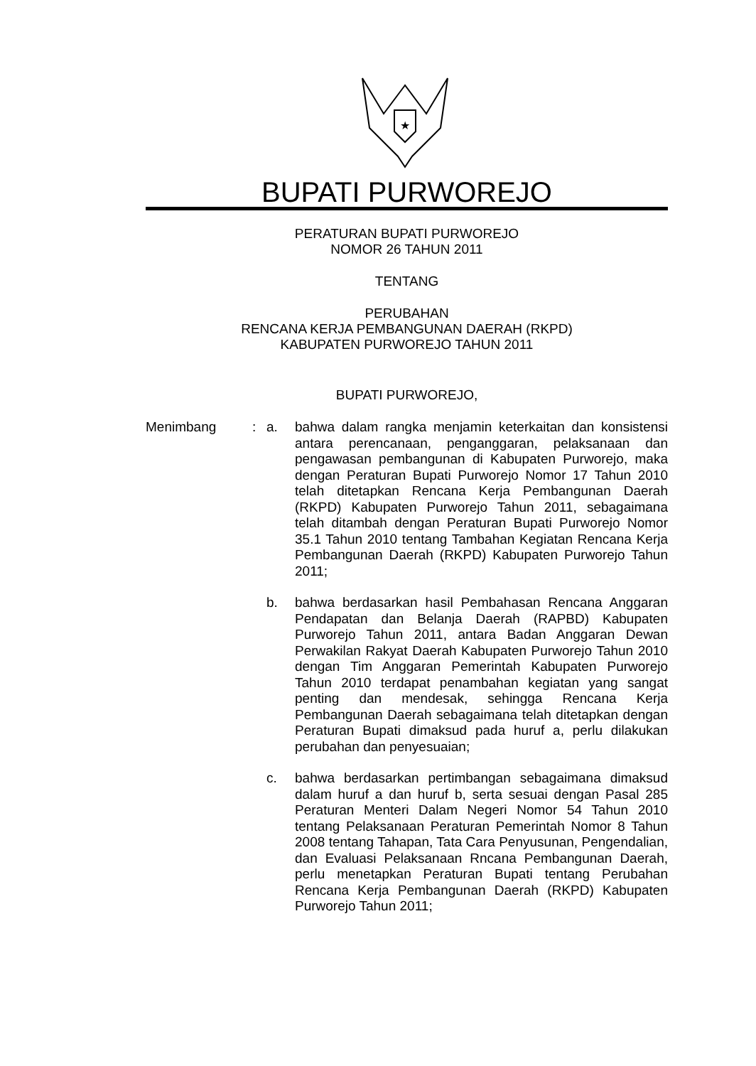★
BUPATI PURWOREJO
PERATURAN BUPATI PURWOREJO
NOMOR 26 TAHUN 2011
TENTANG
PERUBAHAN
RENCANA KERJA PEMBANGUNAN DAERAH (RKPD)
KABUPATEN PURWOREJO TAHUN 2011
BUPATI PURWOREJO,
Menimbang : a. bahwa dalam rangka menjamin keterkaitan dan konsistensi antara perencanaan, penganggaran, pelaksanaan dan pengawasan pembangunan di Kabupaten Purworejo, maka dengan Peraturan Bupati Purworejo Nomor 17 Tahun 2010 telah ditetapkan Rencana Kerja Pembangunan Daerah (RKPD) Kabupaten Purworejo Tahun 2011, sebagaimana telah ditambah dengan Peraturan Bupati Purworejo Nomor 35.1 Tahun 2010 tentang Tambahan Kegiatan Rencana Kerja Pembangunan Daerah (RKPD) Kabupaten Purworejo Tahun 2011;
b. bahwa berdasarkan hasil Pembahasan Rencana Anggaran Pendapatan dan Belanja Daerah (RAPBD) Kabupaten Purworejo Tahun 2011, antara Badan Anggaran Dewan Perwakilan Rakyat Daerah Kabupaten Purworejo Tahun 2010 dengan Tim Anggaran Pemerintah Kabupaten Purworejo Tahun 2010 terdapat penambahan kegiatan yang sangat penting dan mendesak, sehingga Rencana Kerja Pembangunan Daerah sebagaimana telah ditetapkan dengan Peraturan Bupati dimaksud pada huruf a, perlu dilakukan perubahan dan penyesuaian;
c. bahwa berdasarkan pertimbangan sebagaimana dimaksud dalam huruf a dan huruf b, serta sesuai dengan Pasal 285 Peraturan Menteri Dalam Negeri Nomor 54 Tahun 2010 tentang Pelaksanaan Peraturan Pemerintah Nomor 8 Tahun 2008 tentang Tahapan, Tata Cara Penyusunan, Pengendalian, dan Evaluasi Pelaksanaan Rncana Pembangunan Daerah, perlu menetapkan Peraturan Bupati tentang Perubahan Rencana Kerja Pembangunan Daerah (RKPD) Kabupaten Purworejo Tahun 2011;